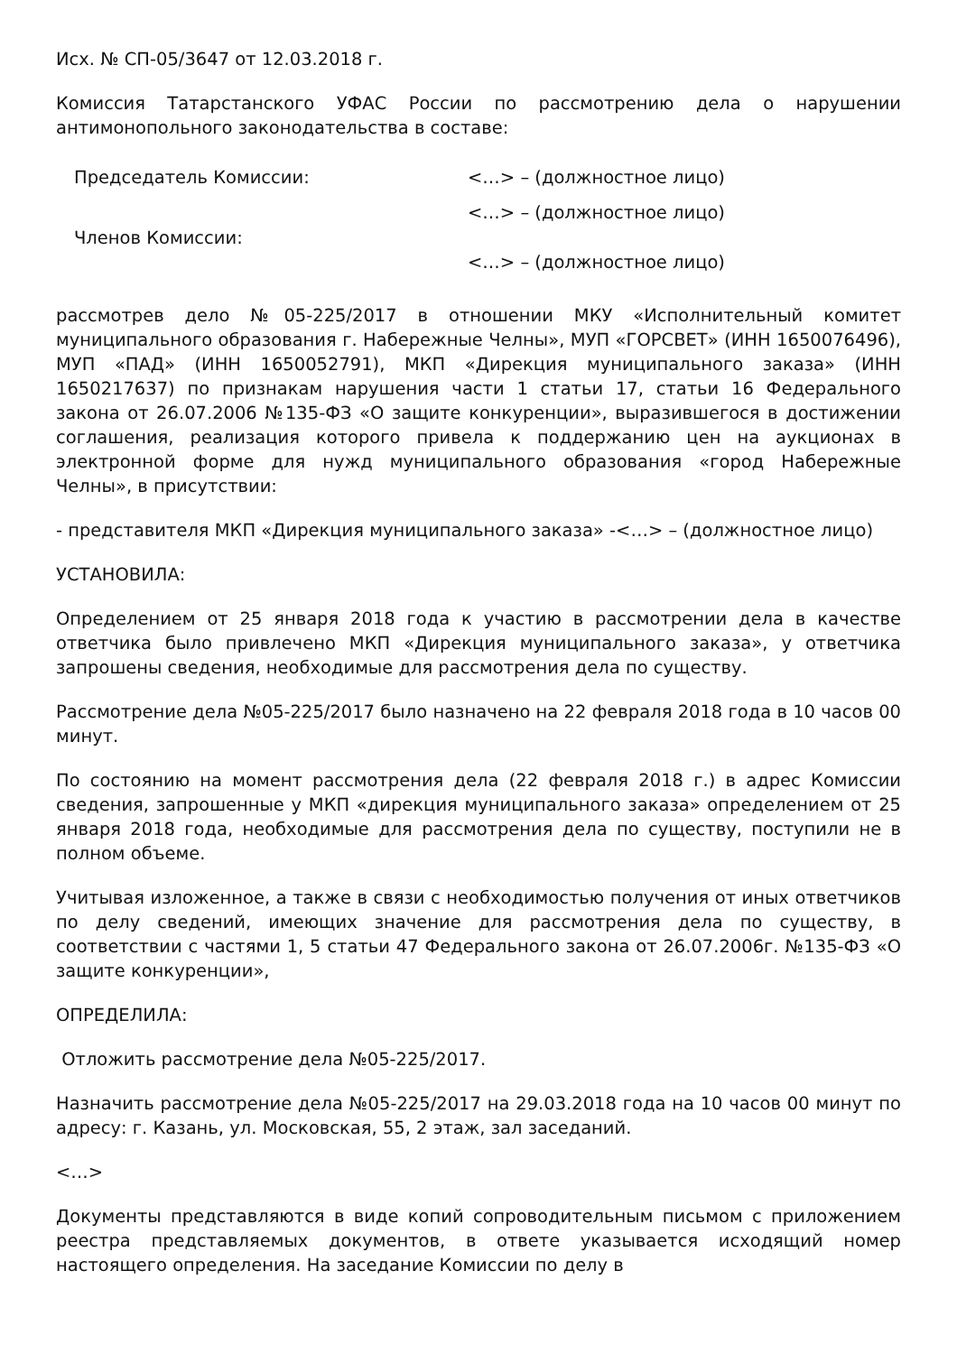Исх. № СП-05/3647 от 12.03.2018 г.
Комиссия Татарстанского УФАС России по рассмотрению дела о нарушении антимонопольного законодательства в составе:
| Председатель Комиссии: | <…> – (должностное лицо) |
| Членов Комиссии: | <…> – (должностное лицо) |
| | <…> – (должностное лицо) |
рассмотрев дело №05-225/2017 в отношении МКУ «Исполнительный комитет муниципального образования г. Набережные Челны», МУП «ГОРСВЕТ» (ИНН 1650076496), МУП «ПАД» (ИНН 1650052791), МКП «Дирекция муниципального заказа» (ИНН 1650217637) по признакам нарушения части 1 статьи 17, статьи 16 Федерального закона от 26.07.2006 №135-ФЗ «О защите конкуренции», выразившегося в достижении соглашения, реализация которого привела к поддержанию цен на аукционах в электронной форме для нужд муниципального образования «город Набережные Челны», в присутствии:
- представителя МКП «Дирекция муниципального заказа» -<…> – (должностное лицо)
УСТАНОВИЛА:
Определением от 25 января 2018 года к участию в рассмотрении дела в качестве ответчика было привлечено МКП «Дирекция муниципального заказа», у ответчика запрошены сведения, необходимые для рассмотрения дела по существу.
Рассмотрение дела №05-225/2017 было назначено на 22 февраля 2018 года в 10 часов 00 минут.
По состоянию на момент рассмотрения дела (22 февраля 2018 г.) в адрес Комиссии сведения, запрошенные у МКП «дирекция муниципального заказа» определением от 25 января 2018 года, необходимые для рассмотрения дела по существу, поступили не в полном объеме.
Учитывая изложенное, а также в связи с необходимостью получения от иных ответчиков по делу сведений, имеющих значение для рассмотрения дела по существу, в соответствии с частями 1, 5 статьи 47 Федерального закона от 26.07.2006г. №135-ФЗ «О защите конкуренции»,
ОПРЕДЕЛИЛА:
Отложить рассмотрение дела №05-225/2017.
Назначить рассмотрение дела №05-225/2017 на 29.03.2018 года на 10 часов 00 минут по адресу: г. Казань, ул. Московская, 55, 2 этаж, зал заседаний.
<…>
Документы представляются в виде копий сопроводительным письмом с приложением реестра представляемых документов, в ответе указывается исходящий номер настоящего определения. На заседание Комиссии по делу в